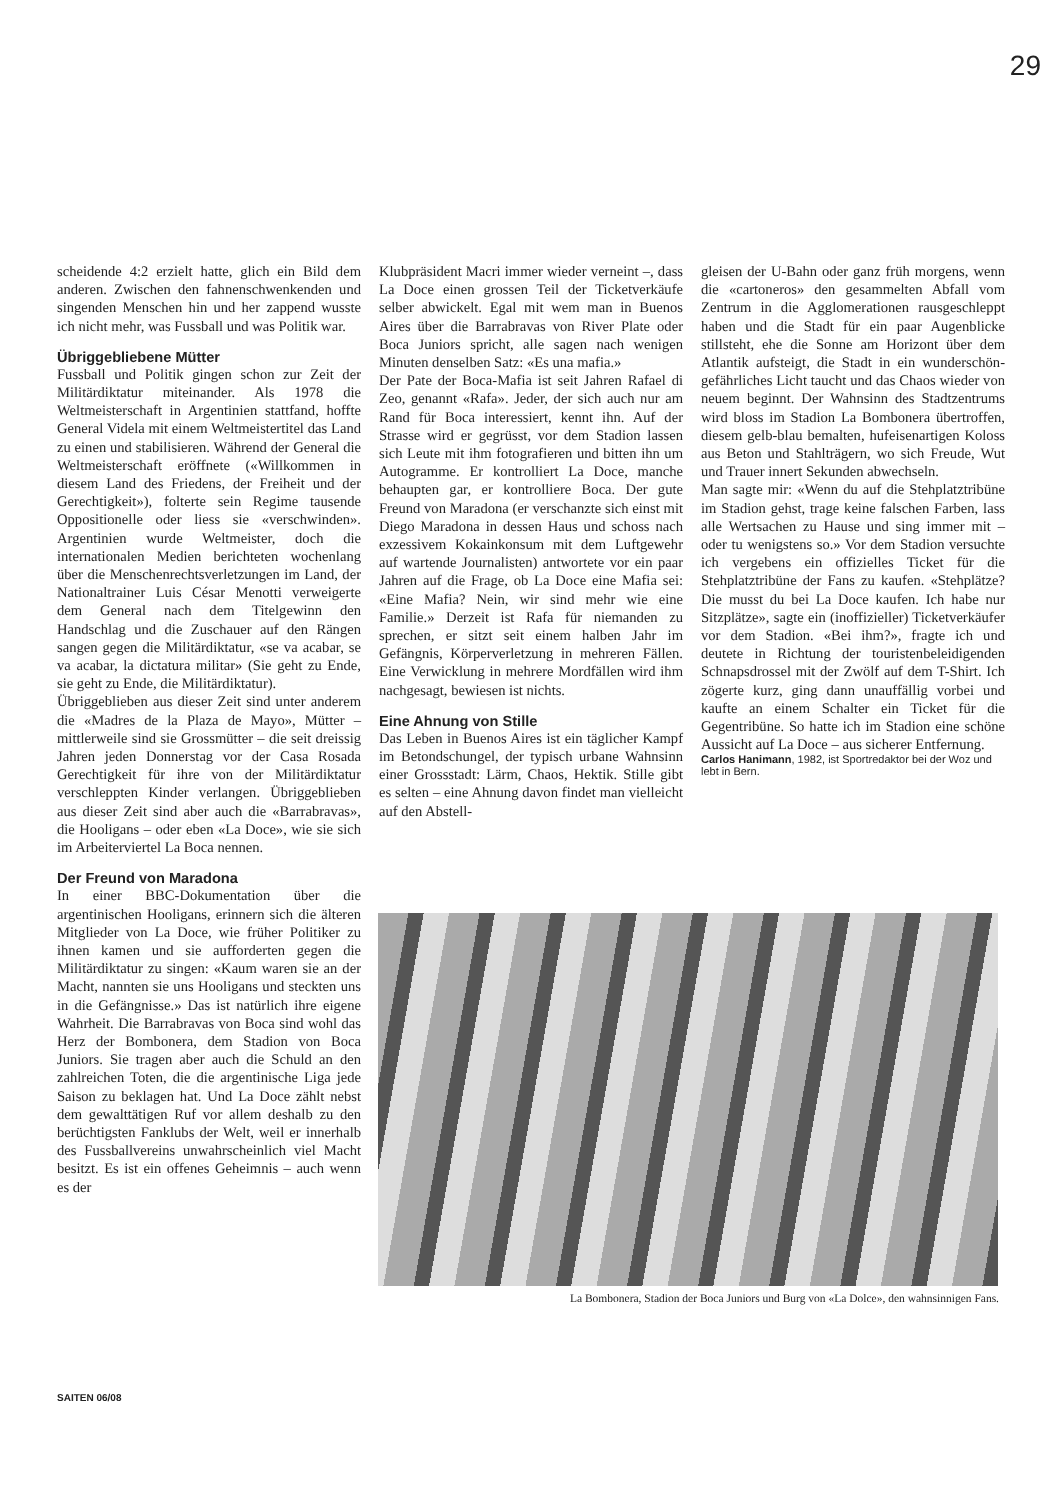29
scheidende 4:2 erzielt hatte, glich ein Bild dem anderen. Zwischen den fahnenschwenkenden und singenden Menschen hin und her zappend wusste ich nicht mehr, was Fussball und was Politik war.
Übriggebliebene Mütter
Fussball und Politik gingen schon zur Zeit der Militärdiktatur miteinander. Als 1978 die Weltmeisterschaft in Argentinien stattfand, hoffte General Videla mit einem Weltmeistertitel das Land zu einen und stabilisieren. Während der General die Weltmeisterschaft eröffnete («Willkommen in diesem Land des Friedens, der Freiheit und der Gerechtigkeit»), folterte sein Regime tausende Oppositionelle oder liess sie «verschwinden». Argentinien wurde Weltmeister, doch die internationalen Medien berichteten wochenlang über die Menschenrechtsverletzungen im Land, der Nationaltrainer Luis César Menotti verweigerte dem General nach dem Titelgewinn den Handschlag und die Zuschauer auf den Rängen sangen gegen die Militärdiktatur, «se va acabar, se va acabar, la dictatura militar» (Sie geht zu Ende, sie geht zu Ende, die Militärdiktatur).
Übriggeblieben aus dieser Zeit sind unter anderem die «Madres de la Plaza de Mayo», Mütter – mittlerweile sind sie Grossmütter – die seit dreissig Jahren jeden Donnerstag vor der Casa Rosada Gerechtigkeit für ihre von der Militärdiktatur verschleppten Kinder verlangen. Übriggeblieben aus dieser Zeit sind aber auch die «Barrabravas», die Hooligans – oder eben «La Doce», wie sie sich im Arbeiterviertel La Boca nennen.
Der Freund von Maradona
In einer BBC-Dokumentation über die argentinischen Hooligans, erinnern sich die älteren Mitglieder von La Doce, wie früher Politiker zu ihnen kamen und sie aufforderten gegen die Militärdiktatur zu singen: «Kaum waren sie an der Macht, nannten sie uns Hooligans und steckten uns in die Gefängnisse.» Das ist natürlich ihre eigene Wahrheit. Die Barrabravas von Boca sind wohl das Herz der Bombonera, dem Stadion von Boca Juniors. Sie tragen aber auch die Schuld an den zahlreichen Toten, die die argentinische Liga jede Saison zu beklagen hat. Und La Doce zählt nebst dem gewalttätigen Ruf vor allem deshalb zu den berüchtigsten Fanklubs der Welt, weil er innerhalb des Fussballvereins unwahrscheinlich viel Macht besitzt. Es ist ein offenes Geheimnis – auch wenn es der
Klubpräsident Macri immer wieder verneint –, dass La Doce einen grossen Teil der Ticketverkäufe selber abwickelt. Egal mit wem man in Buenos Aires über die Barrabravas von River Plate oder Boca Juniors spricht, alle sagen nach wenigen Minuten denselben Satz: «Es una mafia.»
Der Pate der Boca-Mafia ist seit Jahren Rafael di Zeo, genannt «Rafa». Jeder, der sich auch nur am Rand für Boca interessiert, kennt ihn. Auf der Strasse wird er gegrüsst, vor dem Stadion lassen sich Leute mit ihm fotografieren und bitten ihn um Autogramme. Er kontrolliert La Doce, manche behaupten gar, er kontrolliere Boca. Der gute Freund von Maradona (er verschanzte sich einst mit Diego Maradona in dessen Haus und schoss nach exzessivem Kokainkonsum mit dem Luftgewehr auf wartende Journalisten) antwortete vor ein paar Jahren auf die Frage, ob La Doce eine Mafia sei: «Eine Mafia? Nein, wir sind mehr wie eine Familie.» Derzeit ist Rafa für niemanden zu sprechen, er sitzt seit einem halben Jahr im Gefängnis, Körperverletzung in mehreren Fällen. Eine Verwicklung in mehrere Mordfällen wird ihm nachgesagt, bewiesen ist nichts.
Eine Ahnung von Stille
Das Leben in Buenos Aires ist ein täglicher Kampf im Betondschungel, der typisch urbane Wahnsinn einer Grossstadt: Lärm, Chaos, Hektik. Stille gibt es selten – eine Ahnung davon findet man vielleicht auf den Abstell-
gleisen der U-Bahn oder ganz früh morgens, wenn die «cartoneros» den gesammelten Abfall vom Zentrum in die Agglomerationen rausgeschleppt haben und die Stadt für ein paar Augenblicke stillsteht, ehe die Sonne am Horizont über dem Atlantik aufsteigt, die Stadt in ein wunderschön-gefährliches Licht taucht und das Chaos wieder von neuem beginnt. Der Wahnsinn des Stadtzentrums wird bloss im Stadion La Bombonera übertroffen, diesem gelb-blau bemalten, hufeisenartigen Koloss aus Beton und Stahlträgern, wo sich Freude, Wut und Trauer innert Sekunden abwechseln.
Man sagte mir: «Wenn du auf die Stehplatztribüne im Stadion gehst, trage keine falschen Farben, lass alle Wertsachen zu Hause und sing immer mit – oder tu wenigstens so.» Vor dem Stadion versuchte ich vergebens ein offizielles Ticket für die Stehplatztribüne der Fans zu kaufen. «Stehplätze? Die musst du bei La Doce kaufen. Ich habe nur Sitzplätze», sagte ein (inoffizieller) Ticketverkäufer vor dem Stadion. «Bei ihm?», fragte ich und deutete in Richtung der touristenbeleidigenden Schnapsdrossel mit der Zwölf auf dem T-Shirt. Ich zögerte kurz, ging dann unauffällig vorbei und kaufte an einem Schalter ein Ticket für die Gegentribüne. So hatte ich im Stadion eine schöne Aussicht auf La Doce – aus sicherer Entfernung.
Carlos Hanimann, 1982, ist Sportredaktor bei der Woz und lebt in Bern.
La Bombonera, Stadion der Boca Juniors und Burg von «La Dolce», den wahnsinnigen Fans.
SAITEN 06/08